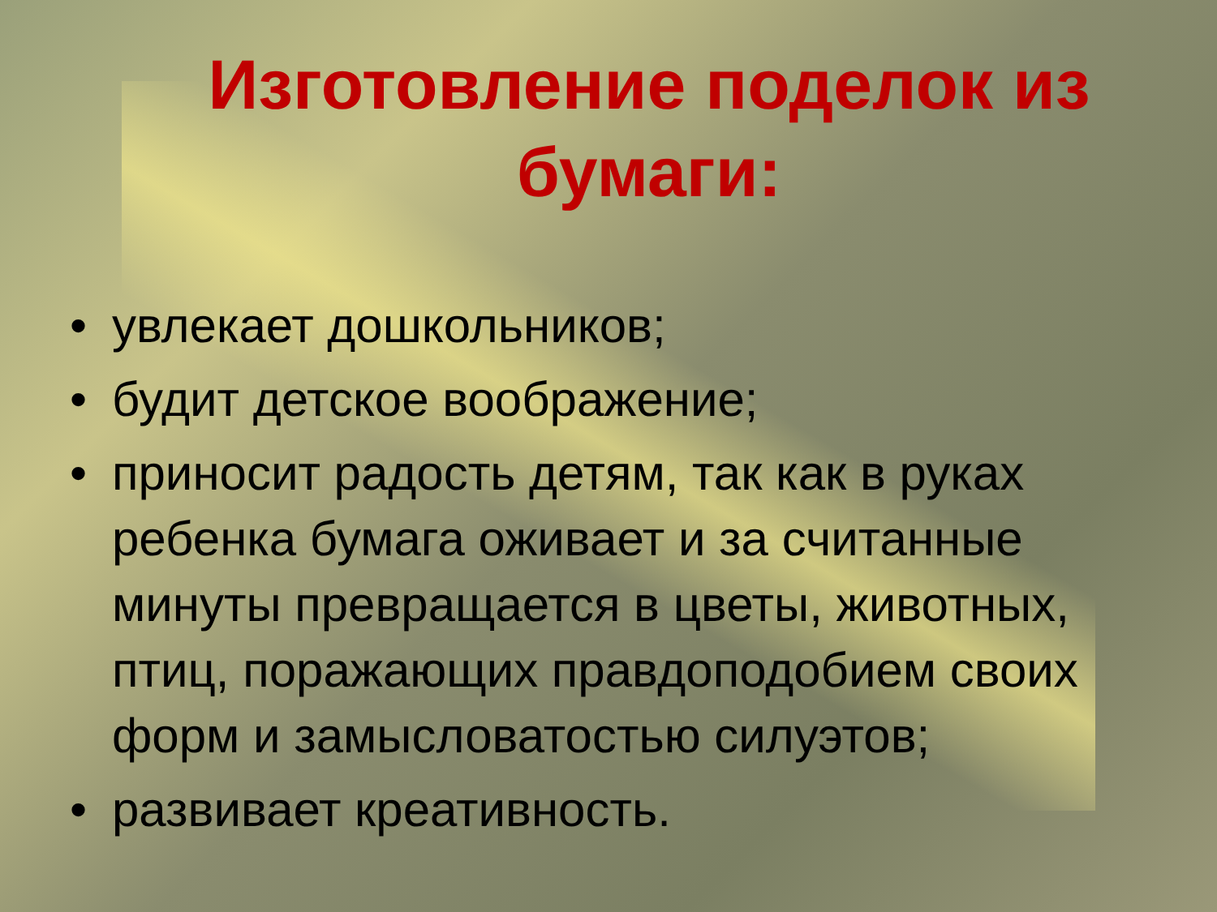Изготовление поделок из бумаги:
• увлекает дошкольников;
• будит детское воображение;
• приносит радость детям, так как в руках ребенка бумага оживает и за считанные минуты превращается в цветы, животных, птиц, поражающих правдоподобием своих форм и замысловатостью силуэтов;
• развивает креативность.